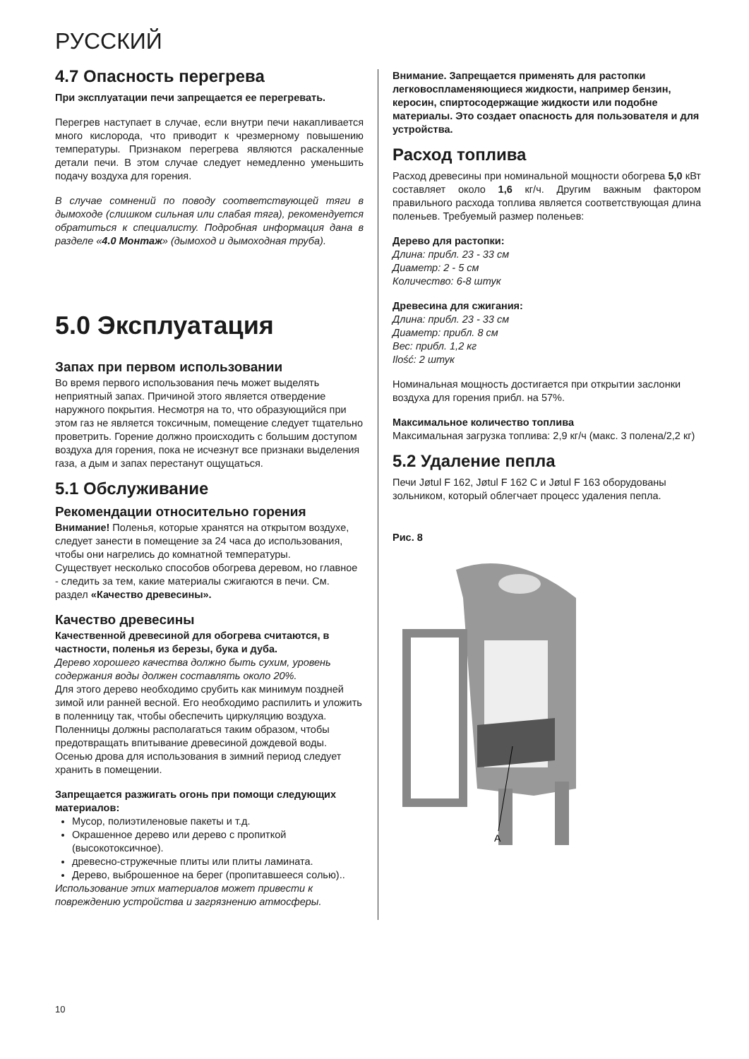РУССКИЙ
4.7 Опасность перегрева
При эксплуатации печи запрещается ее перегревать.
Перегрев наступает в случае, если внутри печи накапливается много кислорода, что приводит к чрезмерному повышению температуры. Признаком перегрева являются раскаленные детали печи. В этом случае следует немедленно уменьшить подачу воздуха для горения.
В случае сомнений по поводу соответствующей тяги в дымоходе (слишком сильная или слабая тяга), рекомендуется обратиться к специалисту. Подробная информация дана в разделе «4.0 Монтаж» (дымоход и дымоходная труба).
5.0 Эксплуатация
Запах при первом использовании
Во время первого использования печь может выделять неприятный запах. Причиной этого является отвердение наружного покрытия. Несмотря на то, что образующийся при этом газ не является токсичным, помещение следует тщательно проветрить. Горение должно происходить с большим доступом воздуха для горения, пока не исчезнут все признаки выделения газа, а дым и запах перестанут ощущаться.
5.1 Обслуживание
Рекомендации относительно горения
Внимание! Поленья, которые хранятся на открытом воздухе, следует занести в помещение за 24 часа до использования, чтобы они нагрелись до комнатной температуры.
Существует несколько способов обогрева деревом, но главное - следить за тем, какие материалы сжигаются в печи. См. раздел «Качество древесины».
Качество древесины
Качественной древесиной для обогрева считаются, в частности, поленья из березы, бука и дуба.
Дерево хорошего качества должно быть сухим, уровень содержания воды должен составлять около 20%.
Для этого дерево необходимо срубить как минимум поздней зимой или ранней весной. Его необходимо распилить и уложить в поленницу так, чтобы обеспечить циркуляцию воздуха. Поленницы должны располагаться таким образом, чтобы предотвращать впитывание древесиной дождевой воды. Осенью дрова для использования в зимний период следует хранить в помещении.
Запрещается разжигать огонь при помощи следующих материалов:
Мусор, полиэтиленовые пакеты и т.д.
Окрашенное дерево или дерево с пропиткой (высокотоксичное).
древесно-стружечные плиты или плиты ламината.
Дерево, выброшенное на берег (пропитавшееся солью)..
Использование этих материалов может привести к повреждению устройства и загрязнению атмосферы.
Внимание. Запрещается применять для растопки легковоспламеняющиеся жидкости, например бензин, керосин, спиртосодержащие жидкости или подобне материалы. Это создает опасность для пользователя и для устройства.
Расход топлива
Расход древесины при номинальной мощности обогрева 5,0 кВт составляет около 1,6 кг/ч. Другим важным фактором правильного расхода топлива является соответствующая длина поленьев. Требуемый размер поленьев:
Дерево для растопки:
Длина: прибл. 23 - 33 см
Диаметр: 2 - 5 см
Количество: 6-8 штук
Древесина для сжигания:
Длина: прибл. 23 - 33 см
Диаметр: прибл. 8 см
Вес: прибл. 1,2 кг
Ilość: 2 штук
Номинальная мощность достигается при открытии заслонки воздуха для горения прибл. на 57%.
Максимальное количество топлива
Максимальная загрузка топлива: 2,9 кг/ч (макс. 3 полена/2,2 кг)
5.2 Удаление пепла
Печи Jøtul F 162, Jøtul F 162 C и Jøtul F 163 оборудованы зольником, который облегчает процесс удаления пепла.
Рис. 8
A
10